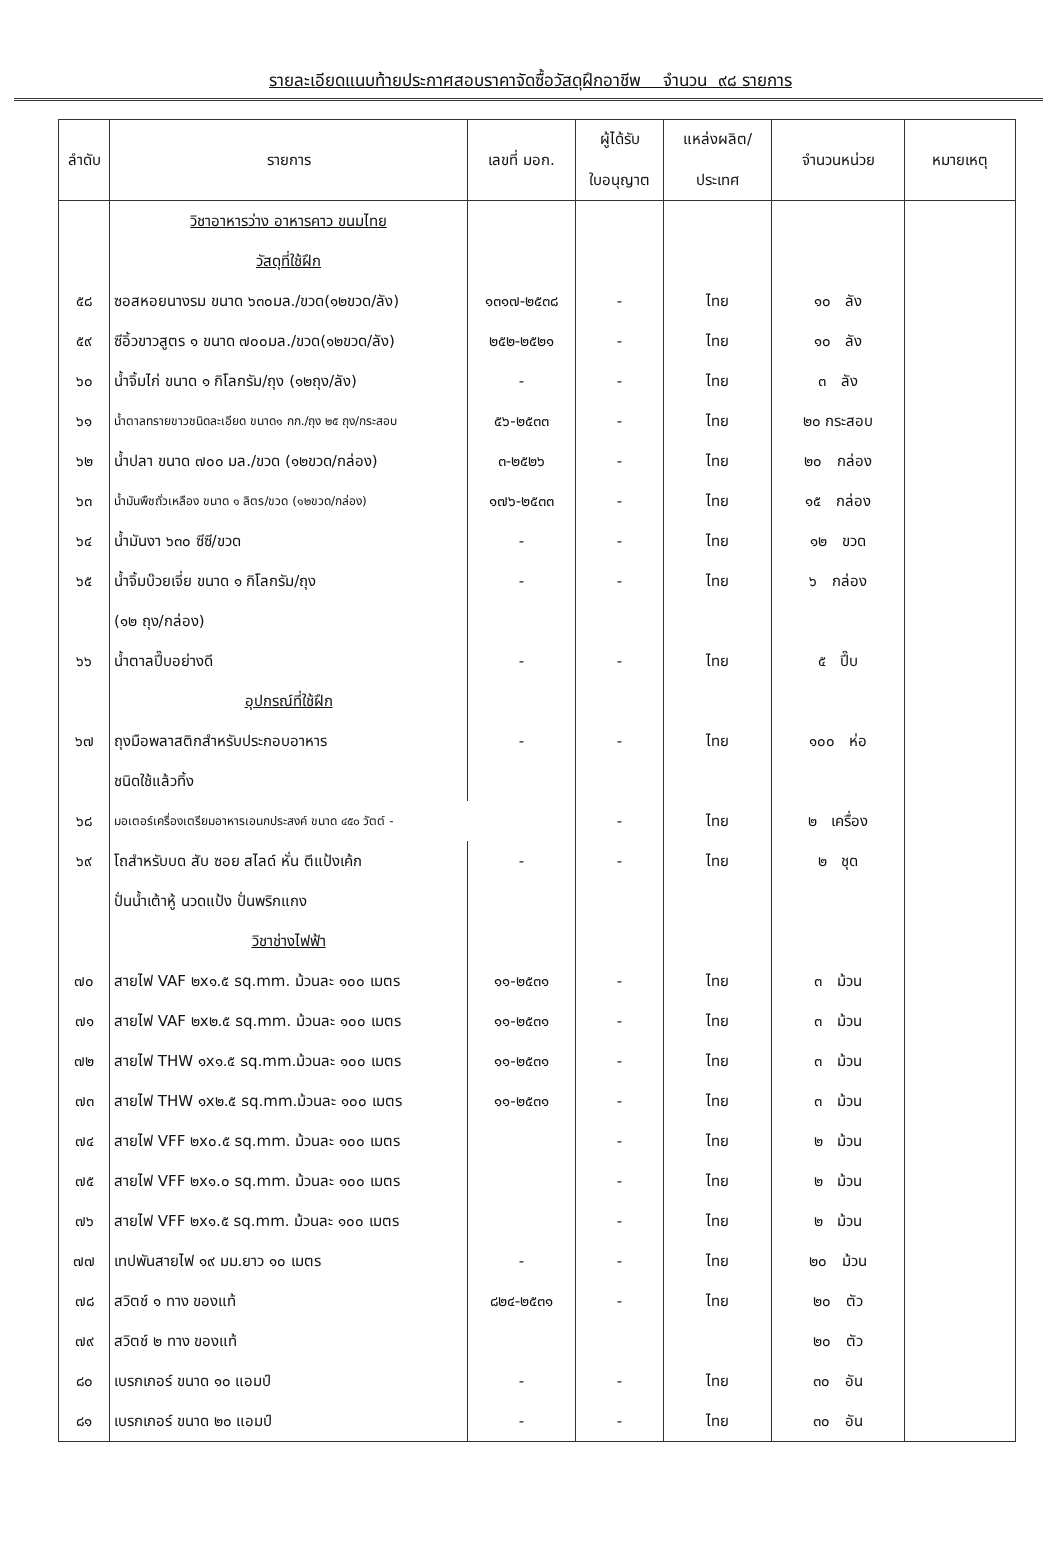รายละเอียดแนบท้ายประกาศสอบราคาจัดซื้อวัสดุฝึกอาชีพ จำนวน ๙๘ รายการ
| ลำดับ | รายการ | เลขที่ มอก. | ผู้ได้รับ ใบอนุญาต | แหล่งผลิต/ ประเทศ | จำนวนหน่วย | หมายเหตุ |
| --- | --- | --- | --- | --- | --- | --- |
| | วิชาอาหารว่าง อาหารคาว ขนมไทย | | | | | |
| | วัสดุที่ใช้ฝึก | | | | | |
| ๕๘ | ซอสหอยนางรม ขนาด ๖๓๐มล./ขวด(๑๒ขวด/ลัง) | ๑๓๑๗-๒๕๓๘ | - | ไทย | ๑๐ ลัง | |
| ๕๙ | ซีอิ้วขาวสูตร ๑ ขนาด ๗๐๐มล./ขวด(๑๒ขวด/ลัง) | ๒๕๒-๒๕๒๑ | - | ไทย | ๑๐ ลัง | |
| ๖๐ | น้ำจิ้มไก่ ขนาด ๑ กิโลกรัม/ถุง (๑๒ถุง/ลัง) | - | - | ไทย | ๓ ลัง | |
| ๖๑ | น้ำตาลทรายขาวชนิดละเอียด ขนาด๑ กก./ถุง ๒๕ ถุง/กระสอบ | ๕๖-๒๕๓๓ | - | ไทย | ๒๐ กระสอบ | |
| ๖๒ | น้ำปลา ขนาด ๗๐๐ มล./ขวด (๑๒ขวด/กล่อง) | ๓-๒๕๒๖ | - | ไทย | ๒๐ กล่อง | |
| ๖๓ | น้ำมันพืชถั่วเหลือง ขนาด ๑ ลิตร/ขวด (๑๒ขวด/กล่อง) | ๑๗๖-๒๕๓๓ | - | ไทย | ๑๕ กล่อง | |
| ๖๔ | น้ำมันงา ๖๓๐ ซีซี/ขวด | - | - | ไทย | ๑๒ ขวด | |
| ๖๕ | น้ำจิ้มบ๊วยเจี่ย ขนาด ๑ กิโลกรัม/ถุง | - | - | ไทย | ๖ กล่อง | |
| | (๑๒ ถุง/กล่อง) | | | | | |
| ๖๖ | น้ำตาลปี๊บอย่างดี | - | - | ไทย | ๕ ปี๊บ | |
| | อุปกรณ์ที่ใช้ฝึก | | | | | |
| ๖๗ | ถุงมือพลาสติกสำหรับประกอบอาหาร | - | - | ไทย | ๑๐๐ ห่อ | |
| | ชนิดใช้แล้วทิ้ง | | | | | |
| ๖๘ | มอเตอร์เครื่องเตรียมอาหารเอนกประสงค์ ขนาด ๔๕๐ วัตต์ - | | - | ไทย | ๒ เครื่อง | |
| ๖๙ | โถสำหรับบด สับ ซอย สไลด์ หั่น ตีแป้งเค้ก | - | - | ไทย | ๒ ชุด | |
| | ปั่นน้ำเต้าหู้ นวดแป้ง ปั่นพริกแกง | | | | | |
| | วิชาช่างไฟฟ้า | | | | | |
| ๗๐ | สายไฟ VAF ๒x๑.๕ sq.mm. ม้วนละ ๑๐๐ เมตร | ๑๑-๒๕๓๑ | - | ไทย | ๓ ม้วน | |
| ๗๑ | สายไฟ VAF ๒x๒.๕ sq.mm. ม้วนละ ๑๐๐ เมตร | ๑๑-๒๕๓๑ | - | ไทย | ๓ ม้วน | |
| ๗๒ | สายไฟ THW ๑x๑.๕ sq.mm.ม้วนละ ๑๐๐ เมตร | ๑๑-๒๕๓๑ | - | ไทย | ๓ ม้วน | |
| ๗๓ | สายไฟ THW ๑x๒.๕ sq.mm.ม้วนละ ๑๐๐ เมตร | ๑๑-๒๕๓๑ | - | ไทย | ๓ ม้วน | |
| ๗๔ | สายไฟ VFF ๒x๐.๕ sq.mm. ม้วนละ ๑๐๐ เมตร | | - | ไทย | ๒ ม้วน | |
| ๗๕ | สายไฟ VFF ๒x๑.๐ sq.mm. ม้วนละ ๑๐๐ เมตร | | - | ไทย | ๒ ม้วน | |
| ๗๖ | สายไฟ VFF ๒x๑.๕ sq.mm. ม้วนละ ๑๐๐ เมตร | | - | ไทย | ๒ ม้วน | |
| ๗๗ | เทปพันสายไฟ ๑๙ มม.ยาว ๑๐ เมตร | - | - | ไทย | ๒๐ ม้วน | |
| ๗๘ | สวิตช์ ๑ ทาง ของแท้ | ๘๒๔-๒๕๓๑ | - | ไทย | ๒๐ ตัว | |
| ๗๙ | สวิตช์ ๒ ทาง ของแท้ | | | | ๒๐ ตัว | |
| ๘๐ | เบรกเกอร์ ขนาด ๑๐ แอมป์ | - | - | ไทย | ๓๐ อัน | |
| ๘๑ | เบรกเกอร์ ขนาด ๒๐ แอมป์ | - | - | ไทย | ๓๐ อัน | |